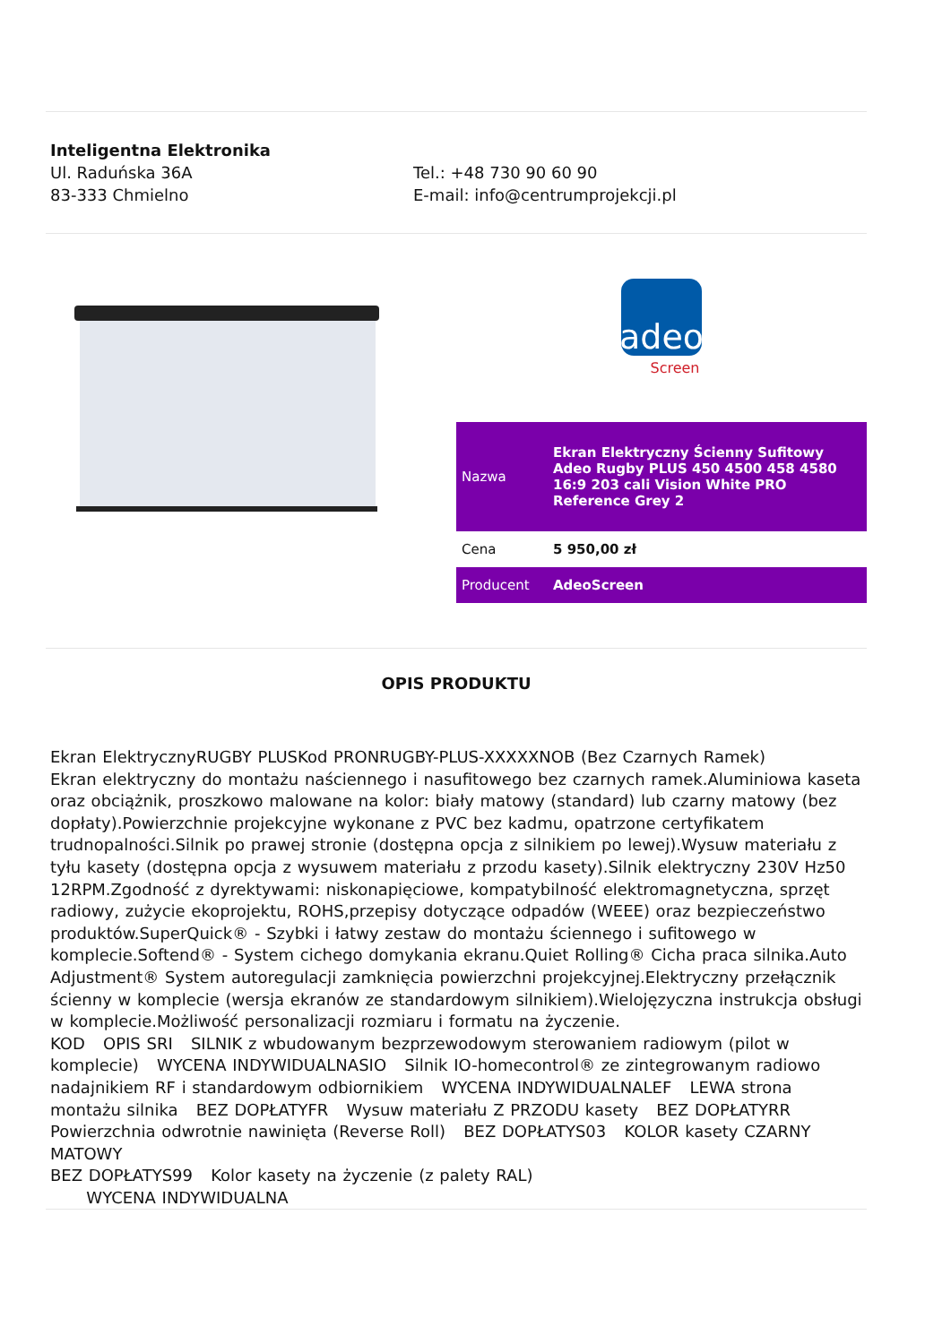Inteligentna Elektronika
Ul. Raduńska 36A
83-333 Chmielno
Tel.: +48 730 90 60 90
E-mail: info@centrumprojekcji.pl
adeo
Screen
| Nazwa | Ekran Elektryczny Ścienny Sufitowy Adeo Rugby PLUS 450 4500 458 4580 16:9 203 cali Vision White PRO Reference Grey 2 |
| Cena | 5 950,00 zł |
| Producent | AdeoScreen |
OPIS PRODUKTU
Ekran ElektrycznyRUGBY PLUSKod PRONRUGBY-PLUS-XXXXXNOB (Bez Czarnych Ramek)
Ekran elektryczny do montażu naściennego i nasufitowego bez czarnych ramek.Aluminiowa kaseta oraz obciążnik, proszkowo malowane na kolor: biały matowy (standard) lub czarny matowy (bez dopłaty).Powierzchnie projekcyjne wykonane z PVC bez kadmu, opatrzone certyfikatem trudnopalności.Silnik po prawej stronie (dostępna opcja z silnikiem po lewej).Wysuw materiału z tyłu kasety (dostępna opcja z wysuwem materiału z przodu kasety).Silnik elektryczny 230V Hz50 12RPM.Zgodność z dyrektywami: niskonapięciowe, kompatybilność elektromagnetyczna, sprzęt radiowy, zużycie ekoprojektu, ROHS,przepisy dotyczące odpadów (WEEE) oraz bezpieczeństwo produktów.SuperQuick® - Szybki i łatwy zestaw do montażu ściennego i sufitowego w komplecie.Softend® - System cichego domykania ekranu.Quiet Rolling® Cicha praca silnika.Auto Adjustment® System autoregulacji zamknięcia powierzchni projekcyjnej.Elektryczny przełącznik ścienny w komplecie (wersja ekranów ze standardowym silnikiem).Wielojęzyczna instrukcja obsługi w komplecie.Możliwość personalizacji rozmiaru i formatu na życzenie.
KOD OPIS SRI SILNIK z wbudowanym bezprzewodowym sterowaniem radiowym (pilot w komplecie) WYCENA INDYWIDUALNASIO Silnik IO-homecontrol® ze zintegrowanym radiowo nadajnikiem RF i standardowym odbiornikiem WYCENA INDYWIDUALNALEF LEWA strona montażu silnika BEZ DOPŁATYFR Wysuw materiału Z PRZODU kasety BEZ DOPŁATYRR Powierzchnia odwrotnie nawinięta (Reverse Roll) BEZ DOPŁATYS03 KOLOR kasety CZARNY MATOWY
BEZ DOPŁATYS99 Kolor kasety na życzenie (z palety RAL)
WYCENA INDYWIDUALNA